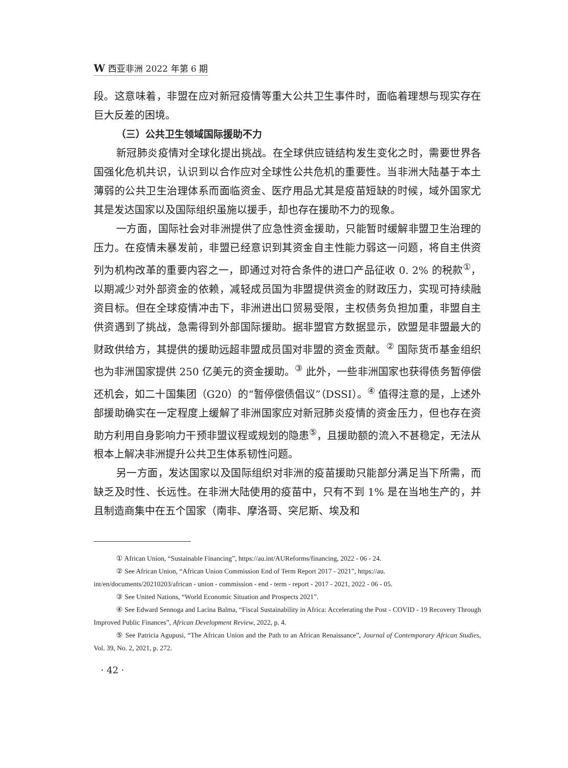W西亚非洲 2022 年第 6 期
段。这意味着，非盟在应对新冠疫情等重大公共卫生事件时，面临着理想与现实存在巨大反差的困境。
（三）公共卫生领域国际援助不力
新冠肺炎疫情对全球化提出挑战。在全球供应链结构发生变化之时，需要世界各国强化危机共识，认识到以合作应对全球性公共危机的重要性。当非洲大陆基于本土薄弱的公共卫生治理体系而面临资金、医疗用品尤其是疫苗短缺的时候，域外国家尤其是发达国家以及国际组织虽施以援手，却也存在援助不力的现象。
一方面，国际社会对非洲提供了应急性资金援助，只能暂时缓解非盟卫生治理的压力。在疫情未暴发前，非盟已经意识到其资金自主性能力弱这一问题，将自主供资列为机构改革的重要内容之一，即通过对符合条件的进口产品征收 0. 2% 的税款<sup>①</sup>，以期减少对外部资金的依赖，减轻成员国为非盟提供资金的财政压力，实现可持续融资目标。但在全球疫情冲击下，非洲进出口贸易受限，主权债务负担加重，非盟自主供资遇到了挑战，急需得到外部国际援助。据非盟官方数据显示，欧盟是非盟最大的财政供给方，其提供的援助远超非盟成员国对非盟的资金贡献。<sup>②</sup> 国际货币基金组织也为非洲国家提供 250 亿美元的资金援助。<sup>③</sup> 此外，一些非洲国家也获得债务暂停偿还机会，如二十国集团（G20）的“暂停偿债倡议”（DSSI）。<sup>④</sup> 值得注意的是，上述外部援助确实在一定程度上缓解了非洲国家应对新冠肺炎疫情的资金压力，但也存在资助方利用自身影响力干预非盟议程或规划的隐患<sup>⑤</sup>，且援助额的流入不甚稳定，无法从根本上解决非洲提升公共卫生体系韧性问题。
另一方面，发达国家以及国际组织对非洲的疫苗援助只能部分满足当下所需，而缺乏及时性、长远性。在非洲大陆使用的疫苗中，只有不到 1% 是在当地生产的，并且制造商集中在五个国家（南非、摩洛哥、突尼斯、埃及和
① African Union, “Sustainable Financing”, https://au.int/AUReforms/financing, 2022 - 06 - 24.
② See African Union, “African Union Commission End of Term Report 2017 - 2021”, https://au.
int/en/documents/20210203/african - union - commission - end - term - report - 2017 - 2021, 2022 - 06 - 05.
③ See United Nations, “World Economic Situation and Prospects 2021”.
④ See Edward Sennoga and Lacina Balma, “Fiscal Sustainability in Africa: Accelerating the Post - COVID - 19 Recovery Through Improved Public Finances”, African Development Review, 2022, p. 4.
⑤ See Patricia Agupusi, “The African Union and the Path to an African Renaissance”, Journal of Contemporary African Studies, Vol. 39, No. 2, 2021, p. 272.
· 42 ·